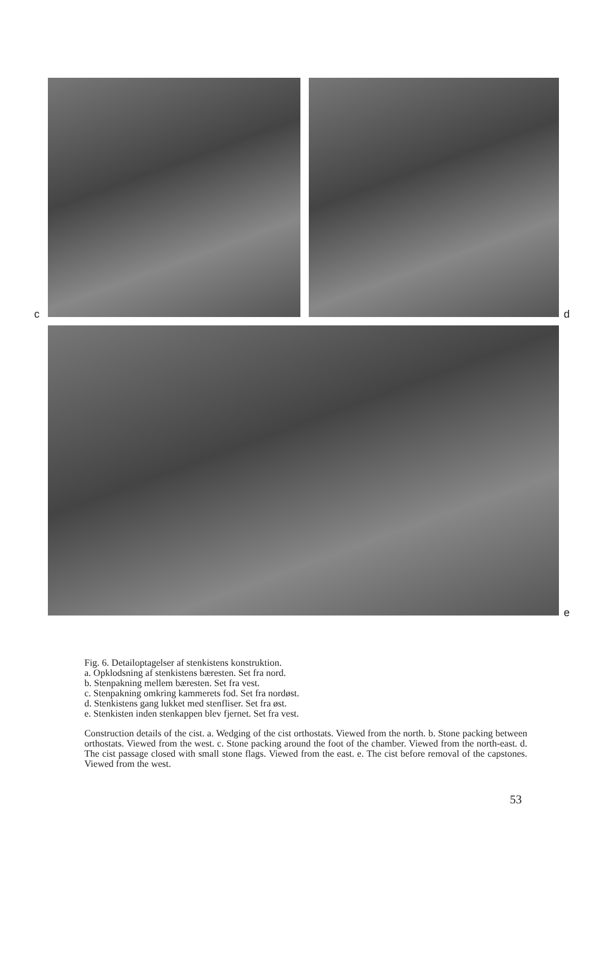c d
e
Fig. 6. Detailoptagelser af stenkistens konstruktion.
a. Opklodsning af stenkistens bæresten. Set fra nord.
b. Stenpakning mellem bæresten. Set fra vest.
c. Stenpakning omkring kammerets fod. Set fra nordøst.
d. Stenkistens gang lukket med stenfliser. Set fra øst.
e. Stenkisten inden stenkappen blev fjernet. Set fra vest.
Construction details of the cist. a. Wedging of the cist orthostats. Viewed from the north. b. Stone packing between orthostats. Viewed from the west. c. Stone packing around the foot of the chamber. Viewed from the north-east. d. The cist passage closed with small stone flags. Viewed from the east. e. The cist before removal of the capstones. Viewed from the west.
53